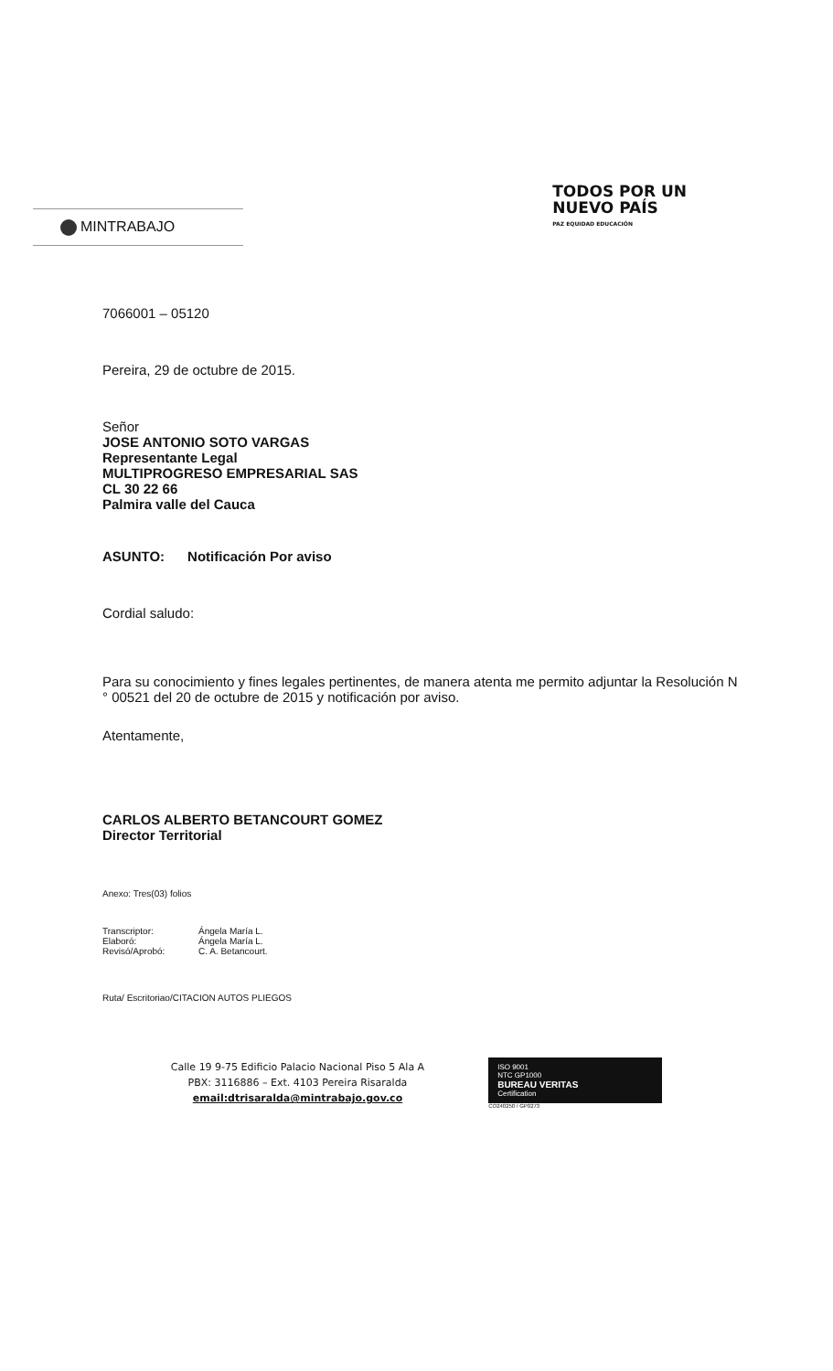MINTRABAJO
TODOS POR UN
NUEVO PAÍS
PAZ EQUIDAD EDUCACIÓN
7066001 – 05120
Pereira, 29 de octubre de 2015.
Señor
JOSE ANTONIO SOTO VARGAS
Representante Legal
MULTIPROGRESO EMPRESARIAL SAS
CL 30 22 66
Palmira valle del Cauca
ASUNTO: Notificación Por aviso
Cordial saludo:
Para su conocimiento y fines legales pertinentes, de manera atenta me permito adjuntar la Resolución N ° 00521 del 20 de octubre de 2015 y notificación por aviso.
Atentamente,
CARLOS ALBERTO BETANCOURT GOMEZ
Director Territorial
Anexo: Tres(03) folios
| Transcriptor: | Ángela María L. |
| Elaboró: | Ángela María L. |
| Revisó/Aprobó: | C. A. Betancourt. |
Ruta/ Escritoriao/CITACION AUTOS PLIEGOS
Calle 19 9-75 Edificio Palacio Nacional Piso 5 Ala A
PBX: 3116886 – Ext. 4103 Pereira Risaralda
email:dtrisaralda@mintrabajo.gov.co
ISO 9001
NTC GP1000
BUREAU VERITAS
Certification
CO240250 / GP0273